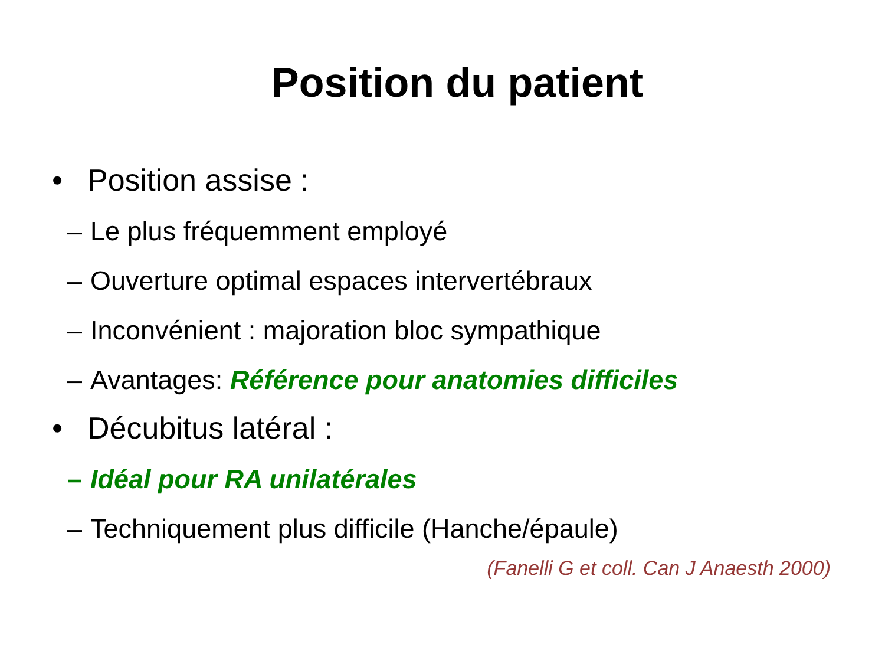Position du patient
• Position assise :
– Le plus fréquemment employé
– Ouverture optimal espaces intervertébraux
– Inconvénient : majoration bloc sympathique
– Avantages: Référence pour anatomies difficiles
• Décubitus latéral :
– Idéal pour RA unilatérales
– Techniquement plus difficile (Hanche/épaule)
(Fanelli G et coll. Can J Anaesth 2000)